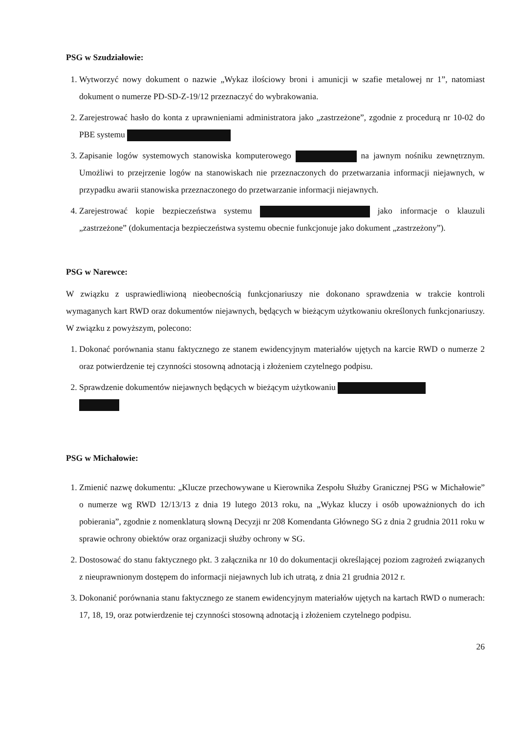PSG w Szudziałowie:
1. Wytworzyć nowy dokument o nazwie „Wykaz ilościowy broni i amunicji w szafie metalowej nr 1”, natomiast dokument o numerze PD-SD-Z-19/12 przeznaczyć do wybrakowania.
2. Zarejestrować hasło do konta z uprawnieniami administratora jako „zastrzeżone”, zgodnie z procedurą nr 10-02 do PBE systemu
3. Zapisanie logów systemowych stanowiska komputerowego na jawnym nośniku zewnętrznym. Umożliwi to przejrzenie logów na stanowiskach nie przeznaczonych do przetwarzania informacji niejawnych, w przypadku awarii stanowiska przeznaczonego do przetwarzanie informacji niejawnych.
4. Zarejestrować kopie bezpieczeństwa systemu jako informacje o klauzuli „zastrzeżone” (dokumentacja bezpieczeństwa systemu obecnie funkcjonuje jako dokument „zastrzeżony”).
PSG w Narewce:
W związku z usprawiedliwioną nieobecnością funkcjonariuszy nie dokonano sprawdzenia w trakcie kontroli wymaganych kart RWD oraz dokumentów niejawnych, będących w bieżącym użytkowaniu określonych funkcjonariuszy. W związku z powyższym, polecono:
1. Dokonać porównania stanu faktycznego ze stanem ewidencyjnym materiałów ujętych na karcie RWD o numerze 2 oraz potwierdzenie tej czynności stosowną adnotacją i złożeniem czytelnego podpisu.
2. Sprawdzenie dokumentów niejawnych będących w bieżącym użytkowaniu
PSG w Michałowie:
1. Zmienić nazwę dokumentu: „Klucze przechowywane u Kierownika Zespołu Służby Granicznej PSG w Michałowie” o numerze wg RWD 12/13/13 z dnia 19 lutego 2013 roku, na „Wykaz kluczy i osób upoważnionych do ich pobierania”, zgodnie z nomenklaturą słowną Decyzji nr 208 Komendanta Głównego SG z dnia 2 grudnia 2011 roku w sprawie ochrony obiektów oraz organizacji służby ochrony w SG.
2. Dostosować do stanu faktycznego pkt. 3 załącznika nr 10 do dokumentacji określającej poziom zagrożeń związanych z nieuprawnionym dostępem do informacji niejawnych lub ich utratą, z dnia 21 grudnia 2012 r.
3. Dokonanić porównania stanu faktycznego ze stanem ewidencyjnym materiałów ujętych na kartach RWD o numerach: 17, 18, 19, oraz potwierdzenie tej czynności stosowną adnotacją i złożeniem czytelnego podpisu.
26